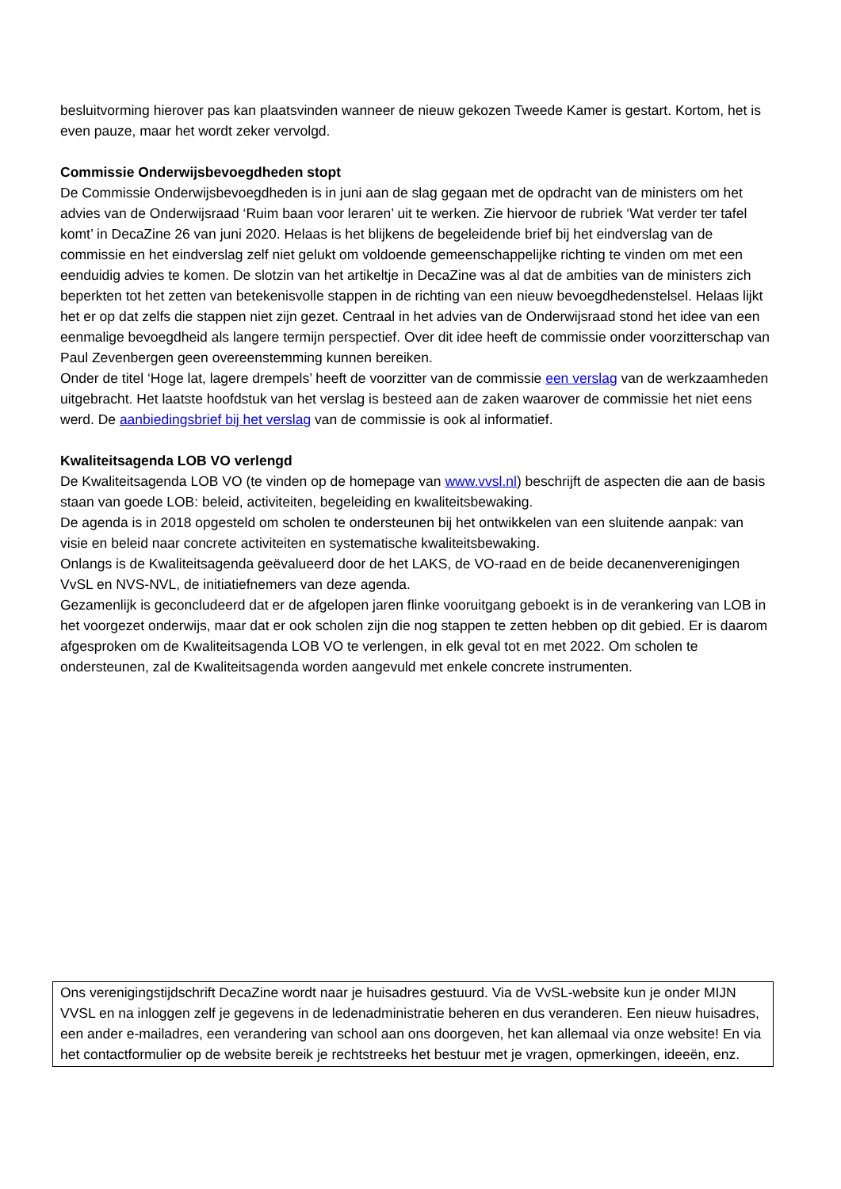besluitvorming hierover pas kan plaatsvinden wanneer de nieuw gekozen Tweede Kamer is gestart. Kortom, het is even pauze, maar het wordt zeker vervolgd.
Commissie Onderwijsbevoegdheden stopt
De Commissie Onderwijsbevoegdheden is in juni aan de slag gegaan met de opdracht van de ministers om het advies van de Onderwijsraad ‘Ruim baan voor leraren’ uit te werken. Zie hiervoor de rubriek ‘Wat verder ter tafel komt’ in DecaZine 26 van juni 2020. Helaas is het blijkens de begeleidende brief bij het eindverslag van de commissie en het eindverslag zelf niet gelukt om voldoende gemeenschappelijke richting te vinden om met een eenduidig advies te komen. De slotzin van het artikeltje in DecaZine was al dat de ambities van de ministers zich beperkten tot het zetten van betekenisvolle stappen in de richting van een nieuw bevoegdhedenstelsel. Helaas lijkt het er op dat zelfs die stappen niet zijn gezet. Centraal in het advies van de Onderwijsraad stond het idee van een eenmalige bevoegdheid als langere termijn perspectief. Over dit idee heeft de commissie onder voorzitterschap van Paul Zevenbergen geen overeenstemming kunnen bereiken.
Onder de titel ‘Hoge lat, lagere drempels’ heeft de voorzitter van de commissie een verslag van de werkzaamheden uitgebracht. Het laatste hoofdstuk van het verslag is besteed aan de zaken waarover de commissie het niet eens werd. De aanbiedingsbrief bij het verslag van de commissie is ook al informatief.
Kwaliteitsagenda LOB VO verlengd
De Kwaliteitsagenda LOB VO (te vinden op de homepage van www.vvsl.nl) beschrijft de aspecten die aan de basis staan van goede LOB: beleid, activiteiten, begeleiding en kwaliteitsbewaking.
De agenda is in 2018 opgesteld om scholen te ondersteunen bij het ontwikkelen van een sluitende aanpak: van visie en beleid naar concrete activiteiten en systematische kwaliteitsbewaking.
Onlangs is de Kwaliteitsagenda geëvalueerd door de het LAKS, de VO-raad en de beide decanenverenigingen VvSL en NVS-NVL, de initiatiefnemers van deze agenda.
Gezamenlijk is geconcludeerd dat er de afgelopen jaren flinke vooruitgang geboekt is in de verankering van LOB in het voorgezet onderwijs, maar dat er ook scholen zijn die nog stappen te zetten hebben op dit gebied. Er is daarom afgesproken om de Kwaliteitsagenda LOB VO te verlengen, in elk geval tot en met 2022. Om scholen te ondersteunen, zal de Kwaliteitsagenda worden aangevuld met enkele concrete instrumenten.
Ons verenigingstijdschrift DecaZine wordt naar je huisadres gestuurd. Via de VvSL-website kun je onder MIJN VVSL en na inloggen zelf je gegevens in de ledenadministratie beheren en dus veranderen. Een nieuw huisadres, een ander e-mailadres, een verandering van school aan ons doorgeven, het kan allemaal via onze website! En via het contactformulier op de website bereik je rechtstreeks het bestuur met je vragen, opmerkingen, ideeën, enz.